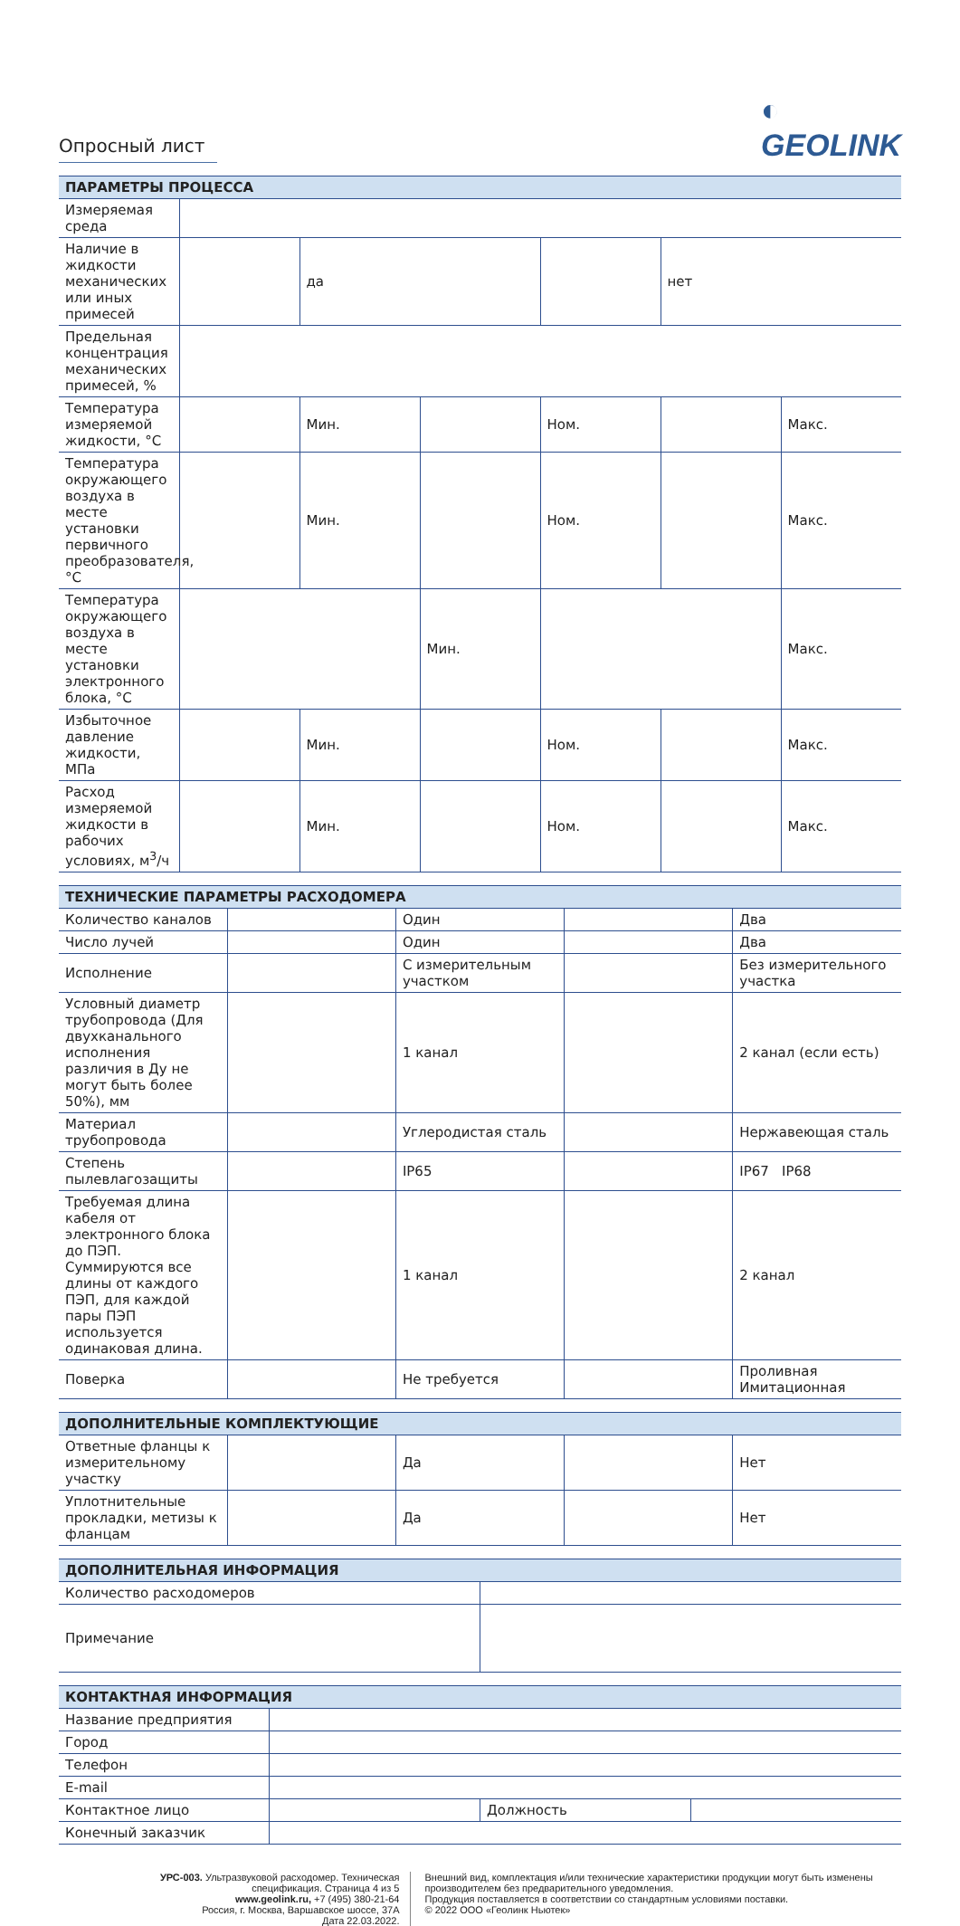Опросный лист
◐
GEOLINK
| ПАРАМЕТРЫ ПРОЦЕССА | | | | | | |
| --- | --- | --- | --- | --- | --- | --- |
| Измеряемая среда | | | | | | |
| Наличие в жидкости механических или иных примесей | | да | | | нет | |
| Предельная концентрация механических примесей, % | | | | | | |
| Температура измеряемой жидкости, °С | | Мин. | | Ном. | | Макс. |
| Температура окружающего воздуха в месте установки первичного преобразователя, °С | | Мин. | | Ном. | | Макс. |
| Температура окружающего воздуха в месте установки электронного блока, °С | | | Мин. | | | Макс. |
| Избыточное давление жидкости, МПа | | Мин. | | Ном. | | Макс. |
| Расход измеряемой жидкости в рабочих условиях, м<sup>3</sup>/ч | | Мин. | | Ном. | | Макс. |
| ТЕХНИЧЕСКИЕ ПАРАМЕТРЫ РАСХОДОМЕРА | | | | |
| --- | --- | --- | --- | --- |
| Количество каналов | | Один | | Два |
| Число лучей | | Один | | Два |
| Исполнение | | С измерительным участком | | Без измерительного участка |
| Условный диаметр трубопровода (Для двухканального исполнения различия в Ду не могут быть более 50%), мм | | 1 канал | | 2 канал (если есть) |
| Материал трубопровода | | Углеродистая сталь | | Нержавеющая сталь |
| Степень пылевлагозащиты | | IP65 | | IP67 IP68 |
| Требуемая длина кабеля от электронного блока до ПЭП. Суммируются все длины от каждого ПЭП, для каждой пары ПЭП используется одинаковая длина. | | 1 канал | | 2 канал |
| Поверка | | Не требуется | | Проливная Имитационная |
| ДОПОЛНИТЕЛЬНЫЕ КОМПЛЕКТУЮЩИЕ | | | | |
| --- | --- | --- | --- | --- |
| Ответные фланцы к измерительному участку | | Да | | Нет |
| Уплотнительные прокладки, метизы к фланцам | | Да | | Нет |
| ДОПОЛНИТЕЛЬНАЯ ИНФОРМАЦИЯ | |
| --- | --- |
| Количество расходомеров | |
| Примечание | |
| КОНТАКТНАЯ ИНФОРМАЦИЯ | | | |
| --- | --- | --- | --- |
| Название предприятия | | | |
| Город | | | |
| Телефон | | | |
| E-mail | | | |
| Контактное лицо | | Должность | |
| Конечный заказчик | | | |
УРС-003. Ультразвуковой расходомер. Техническая спецификация. Страница 4 из 5
www.geolink.ru, +7 (495) 380-21-64
Россия, г. Москва, Варшавское шоссе, 37А
Дата 22.03.2022.
Внешний вид, комплектация и/или технические характеристики продукции могут быть изменены производителем без предварительного уведомления.
Продукция поставляется в соответствии со стандартным условиями поставки.
© 2022 ООО «Геолинк Ньютек»